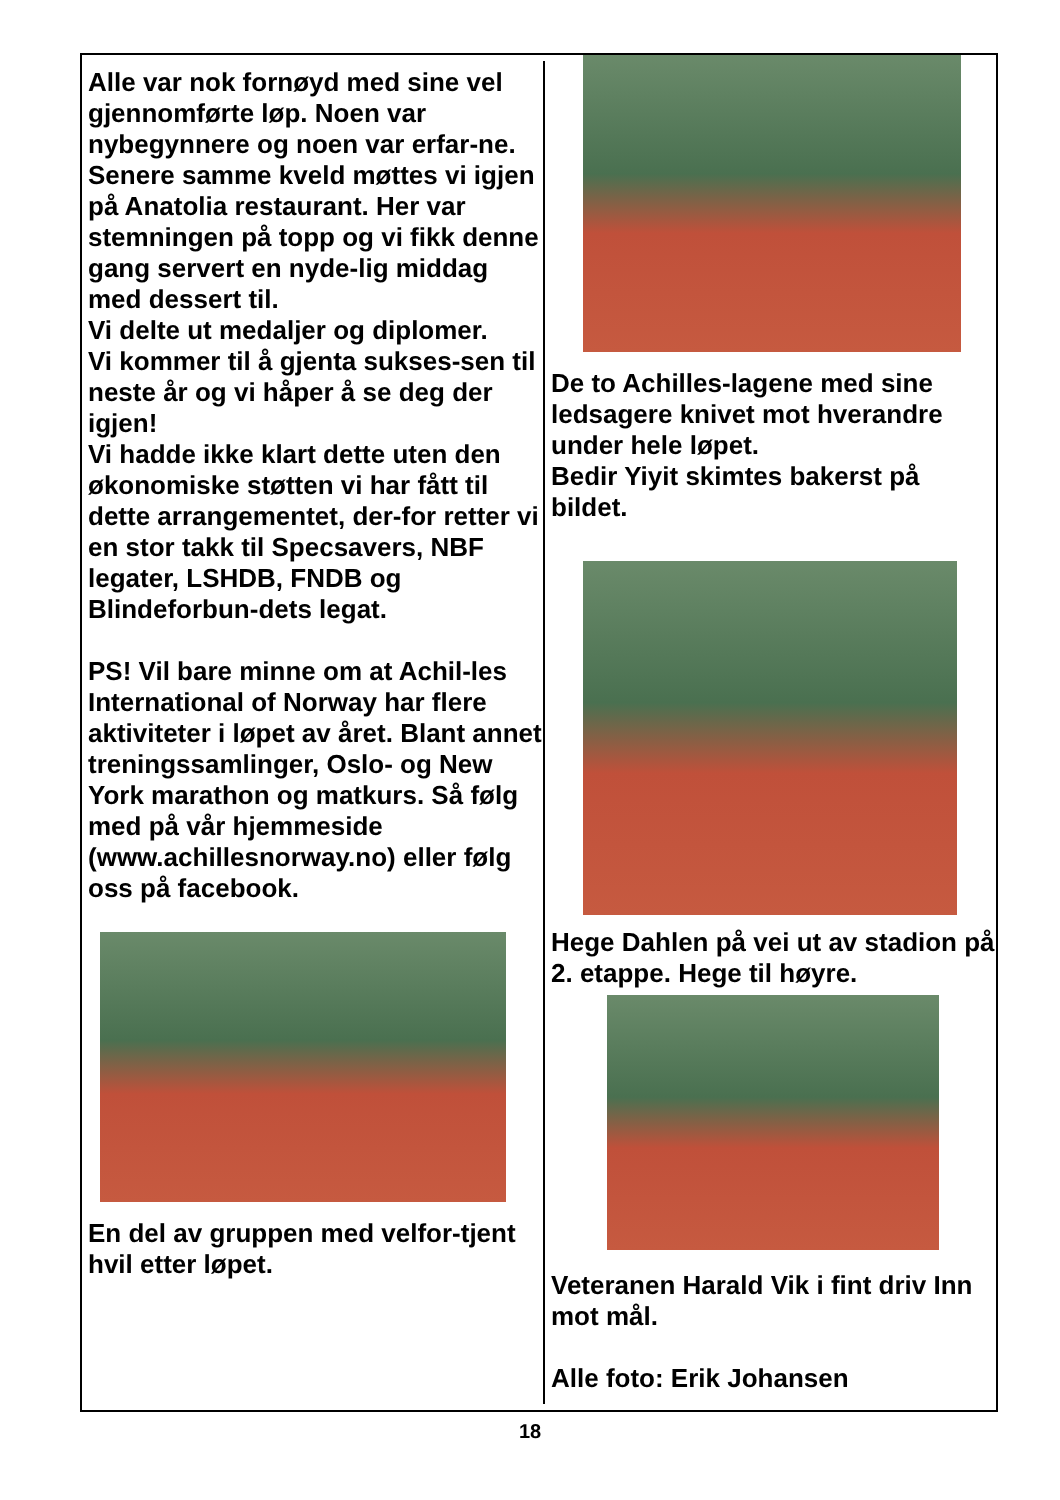Alle var nok fornøyd med sine vel gjennomførte løp. Noen var nybegynnere og noen var erfar-ne.
Senere samme kveld møttes vi igjen på Anatolia restaurant. Her var stemningen på topp og vi fikk denne gang servert en nyde-lig middag med dessert til.
Vi delte ut medaljer og diplomer.
Vi kommer til å gjenta sukses-sen til neste år og vi håper å se deg der igjen!
Vi hadde ikke klart dette uten den økonomiske støtten vi har fått til dette arrangementet, der-for retter vi en stor takk til Specsavers, NBF legater, LSHDB, FNDB og Blindeforbun-dets legat.
PS! Vil bare minne om at Achil-les International of Norway har flere aktiviteter i løpet av året. Blant annet treningssamlinger, Oslo- og New York marathon og matkurs. Så følg med på vår hjemmeside (www.achillesnorway.no) eller følg oss på facebook.
En del av gruppen med velfor-tjent hvil etter løpet.
De to Achilles-lagene med sine ledsagere knivet mot hverandre under hele løpet.
Bedir Yiyit skimtes bakerst på bildet.
Hege Dahlen på vei ut av stadion på 2. etappe. Hege til høyre.
Veteranen Harald Vik i fint driv Inn mot mål.
Alle foto: Erik Johansen
18